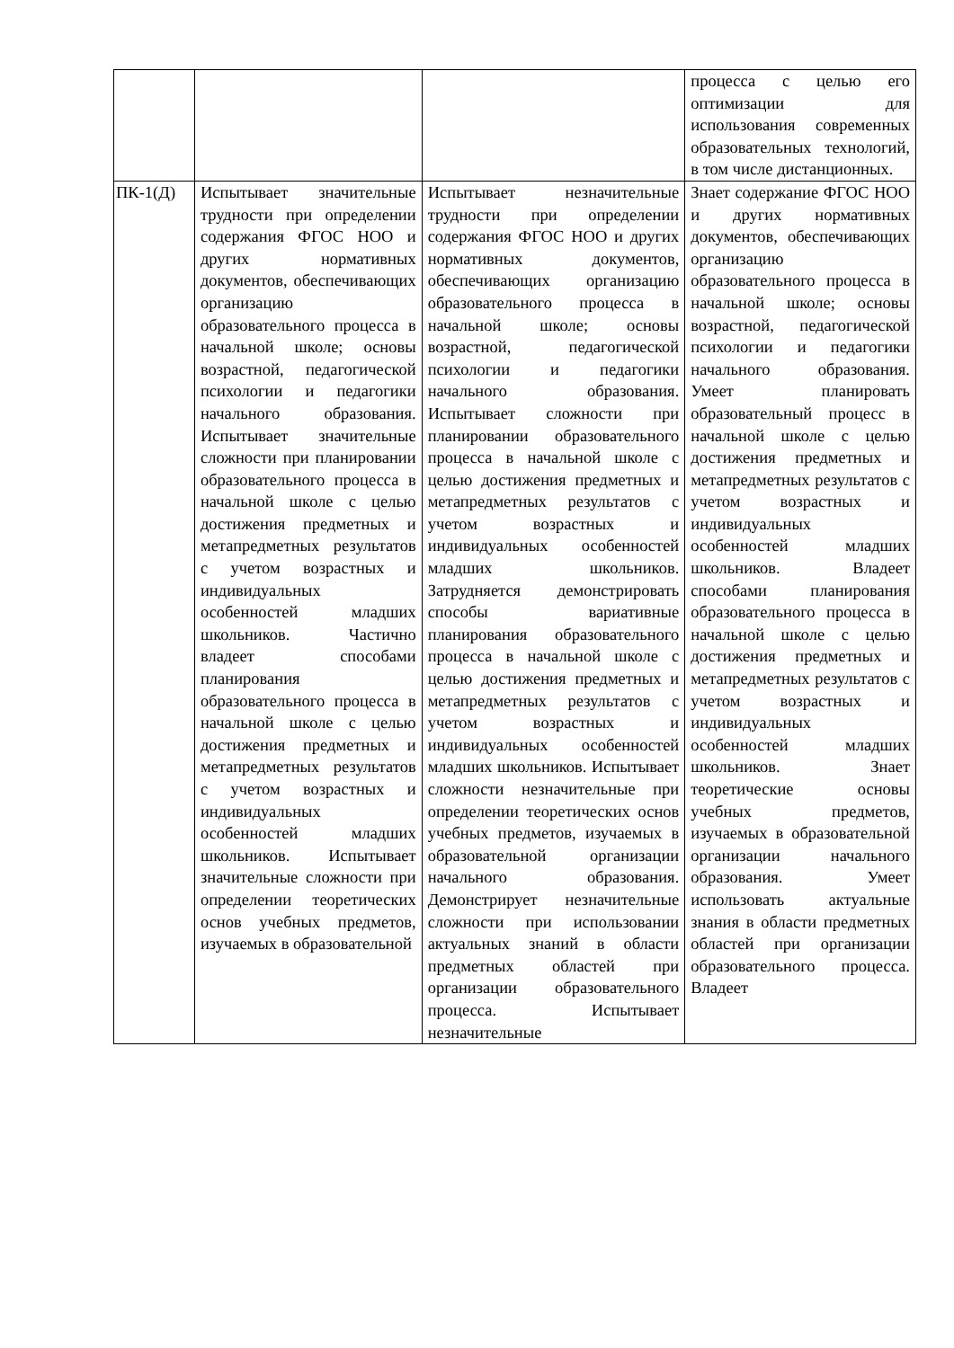| | | | процесса с целью его оптимизации для использования современных образовательных технологий, в том числе дистанционных. |
| ПК-1(Д) | Испытывает значительные трудности при определении содержания ФГОС НОО и других нормативных документов, обеспечивающих организацию образовательного процесса в начальной школе; основы возрастной, педагогической психологии и педагогики начального образования. Испытывает значительные сложности при планировании образовательного процесса в начальной школе с целью достижения предметных и метапредметных результатов с учетом возрастных и индивидуальных особенностей младших школьников. Частично владеет способами планирования образовательного процесса в начальной школе с целью достижения предметных и метапредметных результатов с учетом возрастных и индивидуальных особенностей младших школьников. Испытывает значительные сложности при определении теоретических основ учебных предметов, изучаемых в образовательной | Испытывает незначительные трудности при определении содержания ФГОС НОО и других нормативных документов, обеспечивающих организацию образовательного процесса в начальной школе; основы возрастной, педагогической психологии и педагогики начального образования. Испытывает сложности при планировании образовательного процесса в начальной школе с целью достижения предметных и метапредметных результатов с учетом возрастных и индивидуальных особенностей младших школьников. Затрудняется демонстрировать способы вариативные планирования образовательного процесса в начальной школе с целью достижения предметных и метапредметных результатов с учетом возрастных и индивидуальных особенностей младших школьников. Испытывает сложности незначительные при определении теоретических основ учебных предметов, изучаемых в образовательной организации начального образования. Демонстрирует незначительные сложности при использовании актуальных знаний в области предметных областей при организации образовательного процесса. Испытывает незначительные | Знает содержание ФГОС НОО и других нормативных документов, обеспечивающих организацию образовательного процесса в начальной школе; основы возрастной, педагогической психологии и педагогики начального образования. Умеет планировать образовательный процесс в начальной школе с целью достижения предметных и метапредметных результатов с учетом возрастных и индивидуальных особенностей младших школьников. Владеет способами планирования образовательного процесса в начальной школе с целью достижения предметных и метапредметных результатов с учетом возрастных и индивидуальных особенностей младших школьников. Знает теоретические основы учебных предметов, изучаемых в образовательной организации начального образования. Умеет использовать актуальные знания в области предметных областей при организации образовательного процесса. Владеет |